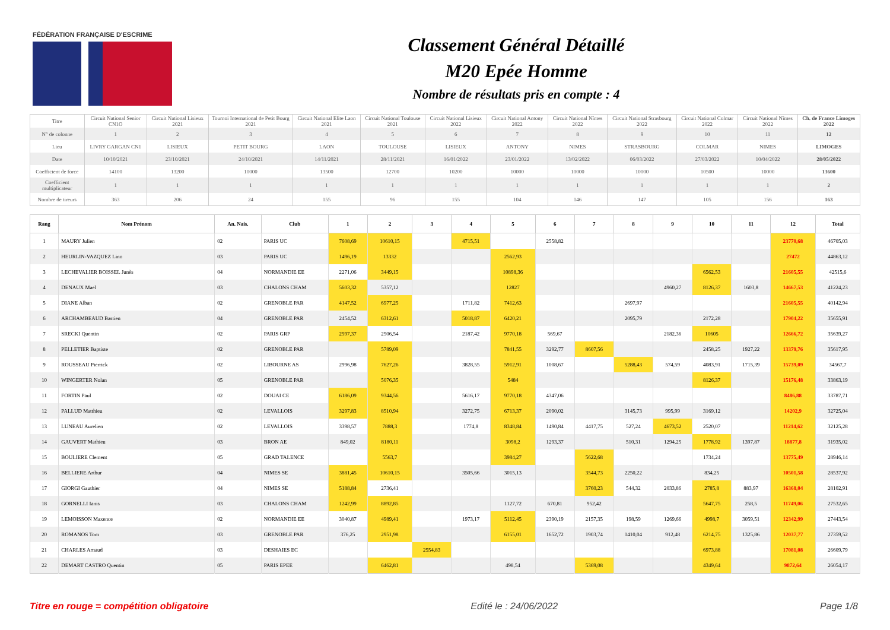FÉDÉRATION FRANÇAISE D'ESCRIME
Classement Général Détaillé
M20 Epée Homme
Nombre de résultats pris en compte : 4
| Titre | Circuit National Senior CN1O | Circuit National Lisieux 2021 | Tournoi International de Petit Bourg 2021 | Circuit National Elite Laon 2021 | Circuit National Toulouse 2021 | Circuit National Lisieux 2022 | Circuit National Antony 2022 | Circuit National Nîmes 2022 | Circuit National Strasbourg 2022 | Circuit National Colmar 2022 | Circuit National Nîmes 2022 | Ch. de France Limoges 2022 |
| N° de colonne | 1 | 2 | 3 | 4 | 5 | 6 | 7 | 8 | 9 | 10 | 11 | 12 |
| Lieu | LIVRY GARGAN CN1 | LISIEUX | PETIT BOURG | LAON | TOULOUSE | LISIEUX | ANTONY | NIMES | STRASBOURG | COLMAR | NIMES | LIMOGES |
| Date | 10/10/2021 | 23/10/2021 | 24/10/2021 | 14/11/2021 | 28/11/2021 | 16/01/2022 | 23/01/2022 | 13/02/2022 | 06/03/2022 | 27/03/2022 | 10/04/2022 | 28/05/2022 |
| Coefficient de force | 14100 | 13200 | 10000 | 13500 | 12700 | 10200 | 10000 | 10000 | 10000 | 10500 | 10000 | 13600 |
| Coefficient multiplicateur | 1 | 1 | 1 | 1 | 1 | 1 | 1 | 1 | 1 | 1 | 1 | 2 |
| Nombre de tireurs | 363 | 206 | 24 | 155 | 96 | 155 | 104 | 146 | 147 | 105 | 156 | 163 |
| Rang | Nom Prénom | An. Nais. | Club | 1 | 2 | 3 | 4 | 5 | 6 | 7 | 8 | 9 | 10 | 11 | 12 | Total |
| --- | --- | --- | --- | --- | --- | --- | --- | --- | --- | --- | --- | --- | --- | --- | --- | --- |
| 1 | MAURY Julien | 02 | PARIS UC | 7608,69 | 10610,15 | | 4715,51 | | 2558,82 | | | | | | 23770,68 | 46705,03 |
| 2 | HEURLIN-VAZQUEZ Lino | 03 | PARIS UC | 1496,19 | 13332 | | | 2562,93 | | | | | | | 27472 | 44863,12 |
| 3 | LECHEVALIER BOISSEL Junès | 04 | NORMANDIE EE | 2271,06 | 3449,15 | | | 10898,36 | | | | | 6562,53 | | 21605,55 | 42515,6 |
| 4 | DENAUX Mael | 03 | CHALONS CHAM | 5603,32 | 5357,12 | | | 12827 | | | | 4960,27 | 8126,37 | 1603,8 | 14667,53 | 41224,23 |
| 5 | DIANE Alban | 02 | GRENOBLE PAR | 4147,52 | 6977,25 | | 1711,82 | 7412,63 | | | 2697,97 | | | | 21605,55 | 40142,94 |
| 6 | ARCHAMBEAUD Bastien | 04 | GRENOBLE PAR | 2454,52 | 6312,61 | | 5018,87 | 6420,21 | | | 2095,79 | | 2172,28 | | 17904,22 | 35655,91 |
| 7 | SRECKI Quentin | 02 | PARIS GRP | 2597,37 | 2506,54 | | 2187,42 | 9770,18 | 569,67 | | | 2182,36 | 10605 | | 12666,72 | 35639,27 |
| 8 | PELLETIER Baptiste | 02 | GRENOBLE PAR | | 5789,09 | | | 7841,55 | 3292,77 | 8607,56 | | | 2458,25 | 1927,22 | 13379,76 | 35617,95 |
| 9 | ROUSSEAU Pierrick | 02 | LIBOURNE AS | 2996,98 | 7627,26 | | 3828,55 | 5912,91 | 1008,67 | | 5288,43 | 574,59 | 4083,91 | 1715,39 | 15739,09 | 34567,7 |
| 10 | WINGERTER Nolan | 05 | GRENOBLE PAR | | 5076,35 | | | 5484 | | | | | 8126,37 | | 15176,48 | 33863,19 |
| 11 | FORTIN Paul | 02 | DOUAI CE | 6186,09 | 9344,56 | | 5616,17 | 9770,18 | 4347,06 | | | | | | 8486,88 | 33787,71 |
| 12 | PALLUD Matthieu | 02 | LEVALLOIS | 3297,83 | 8510,94 | | 3272,75 | 6713,37 | 2090,02 | | 3145,73 | 995,99 | 3169,12 | | 14202,9 | 32725,04 |
| 13 | LUNEAU Aurelien | 02 | LEVALLOIS | 3398,57 | 7888,3 | | 1774,8 | 8348,84 | 1490,84 | 4417,75 | 527,24 | 4673,52 | 2520,07 | | 11214,62 | 32125,28 |
| 14 | GAUVERT Mathieu | 03 | BRON AE | 849,02 | 8180,11 | | | 3098,2 | 1293,37 | | 510,31 | 1294,25 | 1778,92 | 1397,87 | 18877,8 | 31935,02 |
| 15 | BOULIERE Clement | 05 | GRAD TALENCE | | 5563,7 | | | 3984,27 | | 5622,68 | | | 1734,24 | | 13775,49 | 28946,14 |
| 16 | BELLIERE Arthur | 04 | NIMES SE | 3881,45 | 10610,15 | | 3505,66 | 3015,13 | | 3544,73 | 2250,22 | | 834,25 | | 10501,58 | 28537,92 |
| 17 | GIORGI Gauthier | 04 | NIMES SE | 5188,84 | 2736,41 | | | | | 3760,23 | 544,32 | 2033,86 | 2785,8 | 883,97 | 16368,04 | 28102,91 |
| 18 | GORNELLI Ianis | 03 | CHALONS CHAM | 1242,99 | 8892,85 | | | 1127,72 | 670,81 | 952,42 | | | 5647,75 | 258,5 | 11749,06 | 27532,65 |
| 19 | LEMOISSON Maxence | 02 | NORMANDIE EE | 3040,87 | 4989,41 | | 1973,17 | 5112,45 | 2390,19 | 2157,35 | 198,59 | 1269,66 | 4998,7 | 3059,51 | 12342,99 | 27443,54 |
| 20 | ROMANOS Tom | 03 | GRENOBLE PAR | 376,25 | 2951,98 | | | 6155,01 | 1652,72 | 1903,74 | 1410,04 | 912,48 | 6214,75 | 1325,86 | 12037,77 | 27359,52 |
| 21 | CHARLES Arnaud | 03 | DESHAIES EC | | | 2554,83 | | | | | | | 6973,88 | | 17081,08 | 26609,79 |
| 22 | DEMART CASTRO Quentin | 05 | PARIS EPEE | | 6462,81 | | | 498,54 | | 5369,08 | | | 4349,64 | | 9872,64 | 26054,17 |
Titre en rouge = compétition obligatoire Edité le : 24/06/2022 Page 1/8